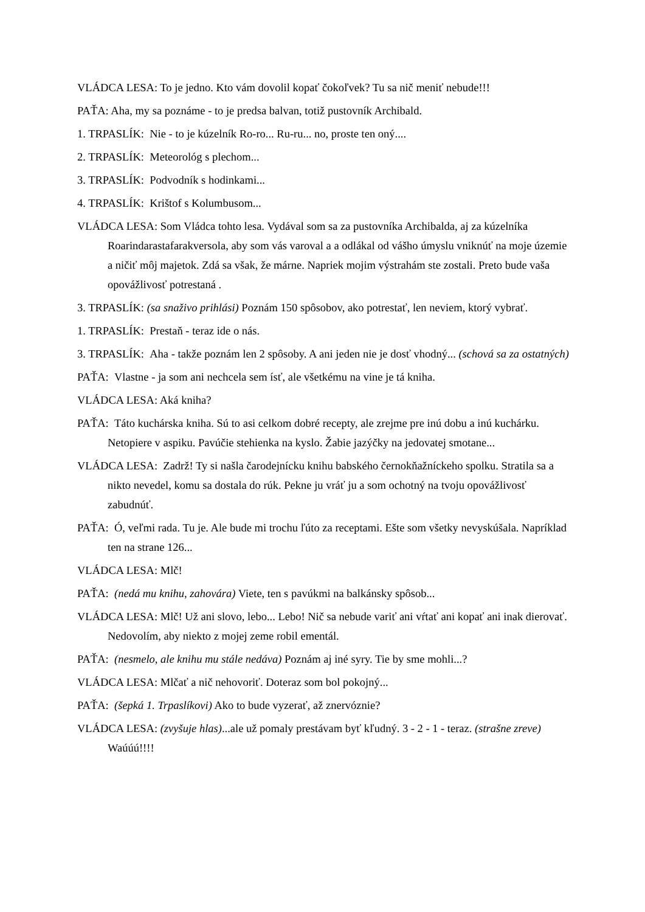VLÁDCA LESA: To je jedno. Kto vám dovolil kopať čokoľvek? Tu sa nič meniť nebude!!!
PAŤA: Aha, my sa poznáme - to je predsa balvan, totiž pustovník Archibald.
1. TRPASLÍK: Nie - to je kúzelník Ro-ro... Ru-ru... no, proste ten oný....
2. TRPASLÍK: Meteorológ s plechom...
3. TRPASLÍK: Podvodník s hodinkami...
4. TRPASLÍK: Krištof s Kolumbusom...
VLÁDCA LESA: Som Vládca tohto lesa. Vydával som sa za pustovníka Archibalda, aj za kúzelníka Roarindarastafarakversola, aby som vás varoval a a odlákal od vášho úmyslu vniknúť na moje územie a ničiť môj majetok. Zdá sa však, že márne. Napriek mojim výstrahám ste zostali. Preto bude vaša opovážlivosť potrestaná .
3. TRPASLÍK: (sa snaživo prihlási) Poznám 150 spôsobov, ako potrestať, len neviem, ktorý vybrať.
1. TRPASLÍK: Prestaň - teraz ide o nás.
3. TRPASLÍK: Aha - takže poznám len 2 spôsoby. A ani jeden nie je dosť vhodný... (schová sa za ostatných)
PAŤA: Vlastne - ja som ani nechcela sem ísť, ale všetkému na vine je tá kniha.
VLÁDCA LESA: Aká kniha?
PAŤA: Táto kuchárska kniha. Sú to asi celkom dobré recepty, ale zrejme pre inú dobu a inú kuchárku. Netopiere v aspiku. Pavúčie stehienka na kyslo. Žabie jazýčky na jedovatej smotane...
VLÁDCA LESA: Zadrž! Ty si našla čarodejnícku knihu babského černokňažníckeho spolku. Stratila sa a nikto nevedel, komu sa dostala do rúk. Pekne ju vráť ju a som ochotný na tvoju opovážlivosť zabudnúť.
PAŤA: Ó, veľmi rada. Tu je. Ale bude mi trochu ľúto za receptami. Ešte som všetky nevyskúšala. Napríklad ten na strane 126...
VLÁDCA LESA: Mlč!
PAŤA: (nedá mu knihu, zahovára) Viete, ten s pavúkmi na balkánsky spôsob...
VLÁDCA LESA: Mlč! Už ani slovo, lebo... Lebo! Nič sa nebude variť ani vŕtať ani kopať ani inak dierovať. Nedovolím, aby niekto z mojej zeme robil ementál.
PAŤA: (nesmelo, ale knihu mu stále nedáva) Poznám aj iné syry. Tie by sme mohli...?
VLÁDCA LESA: Mlčať a nič nehovoriť. Doteraz som bol pokojný...
PAŤA: (šepká 1. Trpaslíkovi) Ako to bude vyzerať, až znervóznie?
VLÁDCA LESA: (zvyšuje hlas)...ale už pomaly prestávam byť kľudný. 3 - 2 - 1 - teraz. (strašne zreve) Waúúú!!!!